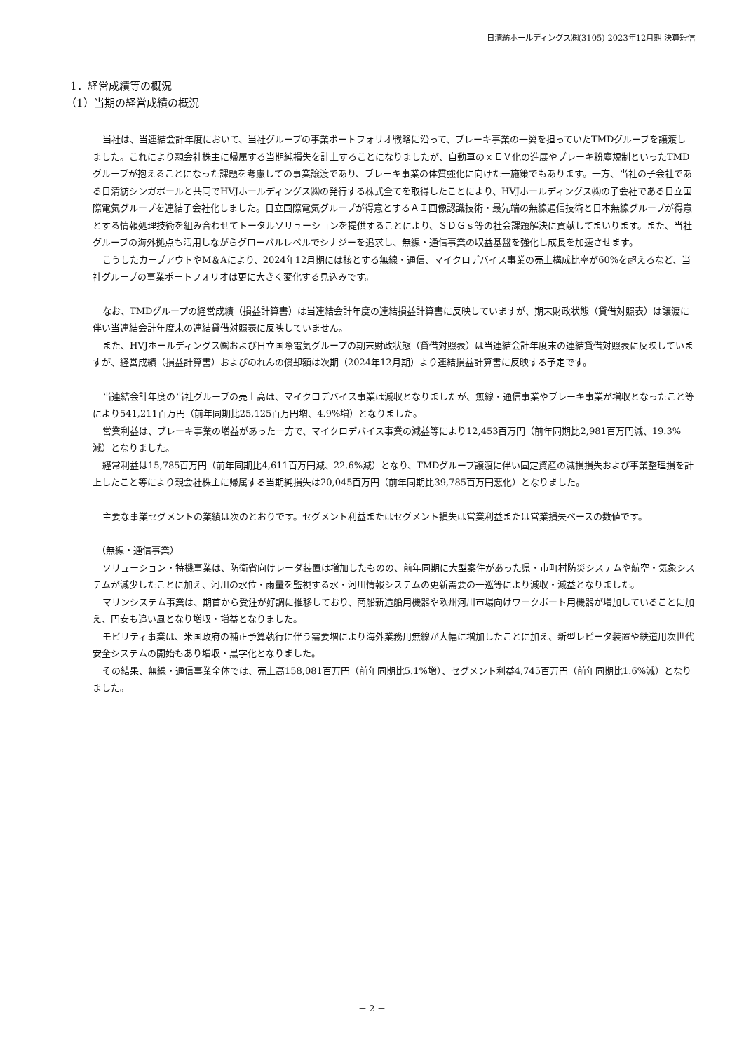日清紡ホールディングス㈱(3105) 2023年12月期 決算短信
1．経営成績等の概況
（1）当期の経営成績の概況
当社は、当連結会計年度において、当社グループの事業ポートフォリオ戦略に沿って、ブレーキ事業の一翼を担っていたTMDグループを譲渡しました。これにより親会社株主に帰属する当期純損失を計上することになりましたが、自動車のｘＥＶ化の進展やブレーキ粉塵規制といったTMDグループが抱えることになった課題を考慮しての事業譲渡であり、ブレーキ事業の体質強化に向けた一施策でもあります。一方、当社の子会社である日清紡シンガポールと共同でHVJホールディングス㈱の発行する株式全てを取得したことにより、HVJホールディングス㈱の子会社である日立国際電気グループを連結子会社化しました。日立国際電気グループが得意とするＡＩ画像認識技術・最先端の無線通信技術と日本無線グループが得意とする情報処理技術を組み合わせてトータルソリューションを提供することにより、ＳＤＧｓ等の社会課題解決に貢献してまいります。また、当社グループの海外拠点も活用しながらグローバルレベルでシナジーを追求し、無線・通信事業の収益基盤を強化し成長を加速させます。
こうしたカーブアウトやM＆Aにより、2024年12月期には核とする無線・通信、マイクロデバイス事業の売上構成比率が60%を超えるなど、当社グループの事業ポートフォリオは更に大きく変化する見込みです。
なお、TMDグループの経営成績（損益計算書）は当連結会計年度の連結損益計算書に反映していますが、期末財政状態（貸借対照表）は譲渡に伴い当連結会計年度末の連結貸借対照表に反映していません。
また、HVJホールディングス㈱および日立国際電気グループの期末財政状態（貸借対照表）は当連結会計年度末の連結貸借対照表に反映していますが、経営成績（損益計算書）およびのれんの償却額は次期（2024年12月期）より連結損益計算書に反映する予定です。
当連結会計年度の当社グループの売上高は、マイクロデバイス事業は減収となりましたが、無線・通信事業やブレーキ事業が増収となったこと等により541,211百万円（前年同期比25,125百万円増、4.9%増）となりました。
営業利益は、ブレーキ事業の増益があった一方で、マイクロデバイス事業の減益等により12,453百万円（前年同期比2,981百万円減、19.3%減）となりました。
経常利益は15,785百万円（前年同期比4,611百万円減、22.6%減）となり、TMDグループ譲渡に伴い固定資産の減損損失および事業整理損を計上したこと等により親会社株主に帰属する当期純損失は20,045百万円（前年同期比39,785百万円悪化）となりました。
主要な事業セグメントの業績は次のとおりです。セグメント利益またはセグメント損失は営業利益または営業損失ベースの数値です。
（無線・通信事業）
ソリューション・特機事業は、防衛省向けレーダ装置は増加したものの、前年同期に大型案件があった県・市町村防災システムや航空・気象システムが減少したことに加え、河川の水位・雨量を監視する水・河川情報システムの更新需要の一巡等により減収・減益となりました。
マリンシステム事業は、期首から受注が好調に推移しており、商船新造船用機器や欧州河川市場向けワークボート用機器が増加していることに加え、円安も追い風となり増収・増益となりました。
モビリティ事業は、米国政府の補正予算執行に伴う需要増により海外業務用無線が大幅に増加したことに加え、新型レピータ装置や鉄道用次世代安全システムの開始もあり増収・黒字化となりました。
その結果、無線・通信事業全体では、売上高158,081百万円（前年同期比5.1%増）、セグメント利益4,745百万円（前年同期比1.6%減）となりました。
－ 2 －